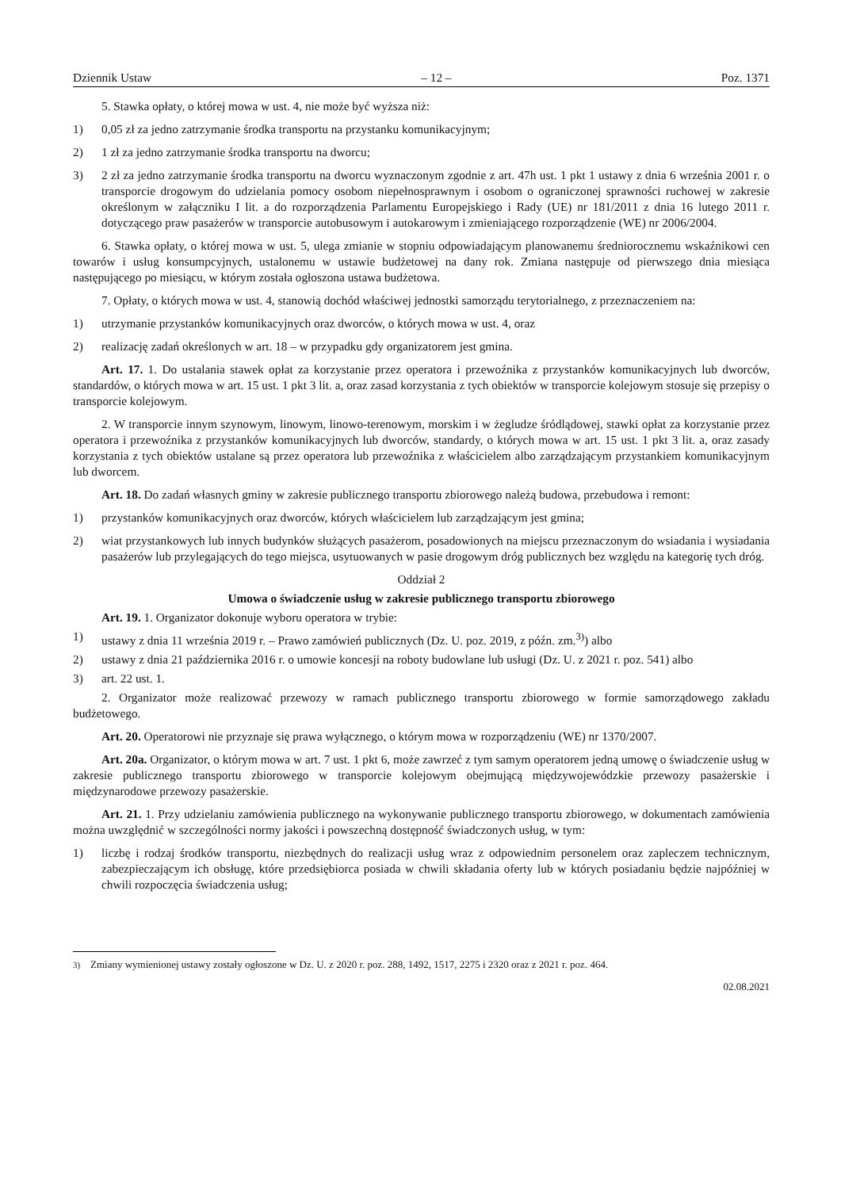Dziennik Ustaw – 12 – Poz. 1371
5. Stawka opłaty, o której mowa w ust. 4, nie może być wyższa niż:
1) 0,05 zł za jedno zatrzymanie środka transportu na przystanku komunikacyjnym;
2) 1 zł za jedno zatrzymanie środka transportu na dworcu;
3) 2 zł za jedno zatrzymanie środka transportu na dworcu wyznaczonym zgodnie z art. 47h ust. 1 pkt 1 ustawy z dnia 6 września 2001 r. o transporcie drogowym do udzielania pomocy osobom niepełnosprawnym i osobom o ograniczonej sprawności ruchowej w zakresie określonym w załączniku I lit. a do rozporządzenia Parlamentu Europejskiego i Rady (UE) nr 181/2011 z dnia 16 lutego 2011 r. dotyczącego praw pasażerów w transporcie autobusowym i autokarowym i zmieniającego rozporządzenie (WE) nr 2006/2004.
6. Stawka opłaty, o której mowa w ust. 5, ulega zmianie w stopniu odpowiadającym planowanemu średniorocznemu wskaźnikowi cen towarów i usług konsumpcyjnych, ustalonemu w ustawie budżetowej na dany rok. Zmiana następuje od pierwszego dnia miesiąca następującego po miesiącu, w którym została ogłoszona ustawa budżetowa.
7. Opłaty, o których mowa w ust. 4, stanowią dochód właściwej jednostki samorządu terytorialnego, z przeznaczeniem na:
1) utrzymanie przystanków komunikacyjnych oraz dworców, o których mowa w ust. 4, oraz
2) realizację zadań określonych w art. 18 – w przypadku gdy organizatorem jest gmina.
Art. 17. 1. Do ustalania stawek opłat za korzystanie przez operatora i przewoźnika z przystanków komunikacyjnych lub dworców, standardów, o których mowa w art. 15 ust. 1 pkt 3 lit. a, oraz zasad korzystania z tych obiektów w transporcie kolejowym stosuje się przepisy o transporcie kolejowym.
2. W transporcie innym szynowym, linowym, linowo-terenowym, morskim i w żegludze śródlądowej, stawki opłat za korzystanie przez operatora i przewoźnika z przystanków komunikacyjnych lub dworców, standardy, o których mowa w art. 15 ust. 1 pkt 3 lit. a, oraz zasady korzystania z tych obiektów ustalane są przez operatora lub przewoźnika z właścicielem albo zarządzającym przystankiem komunikacyjnym lub dworcem.
Art. 18. Do zadań własnych gminy w zakresie publicznego transportu zbiorowego należą budowa, przebudowa i remont:
1) przystanków komunikacyjnych oraz dworców, których właścicielem lub zarządzającym jest gmina;
2) wiat przystankowych lub innych budynków służących pasażerom, posadowionych na miejscu przeznaczonym do wsiadania i wysiadania pasażerów lub przylegających do tego miejsca, usytuowanych w pasie drogowym dróg publicznych bez względu na kategorię tych dróg.
Oddział 2
Umowa o świadczenie usług w zakresie publicznego transportu zbiorowego
Art. 19. 1. Organizator dokonuje wyboru operatora w trybie:
1) ustawy z dnia 11 września 2019 r. – Prawo zamówień publicznych (Dz. U. poz. 2019, z późn. zm.<sup>3)</sup>) albo
2) ustawy z dnia 21 października 2016 r. o umowie koncesji na roboty budowlane lub usługi (Dz. U. z 2021 r. poz. 541) albo
3) art. 22 ust. 1.
2. Organizator może realizować przewozy w ramach publicznego transportu zbiorowego w formie samorządowego zakładu budżetowego.
Art. 20. Operatorowi nie przyznaje się prawa wyłącznego, o którym mowa w rozporządzeniu (WE) nr 1370/2007.
Art. 20a. Organizator, o którym mowa w art. 7 ust. 1 pkt 6, może zawrzeć z tym samym operatorem jedną umowę o świadczenie usług w zakresie publicznego transportu zbiorowego w transporcie kolejowym obejmującą międzywojewódzkie przewozy pasażerskie i międzynarodowe przewozy pasażerskie.
Art. 21. 1. Przy udzielaniu zamówienia publicznego na wykonywanie publicznego transportu zbiorowego, w dokumentach zamówienia można uwzględnić w szczególności normy jakości i powszechną dostępność świadczonych usług, w tym:
1) liczbę i rodzaj środków transportu, niezbędnych do realizacji usług wraz z odpowiednim personelem oraz zapleczem technicznym, zabezpieczającym ich obsługę, które przedsiębiorca posiada w chwili składania oferty lub w których posiadaniu będzie najpóźniej w chwili rozpoczęcia świadczenia usług;
<sup>3)</sup> Zmiany wymienionej ustawy zostały ogłoszone w Dz. U. z 2020 r. poz. 288, 1492, 1517, 2275 i 2320 oraz z 2021 r. poz. 464.
02.08.2021